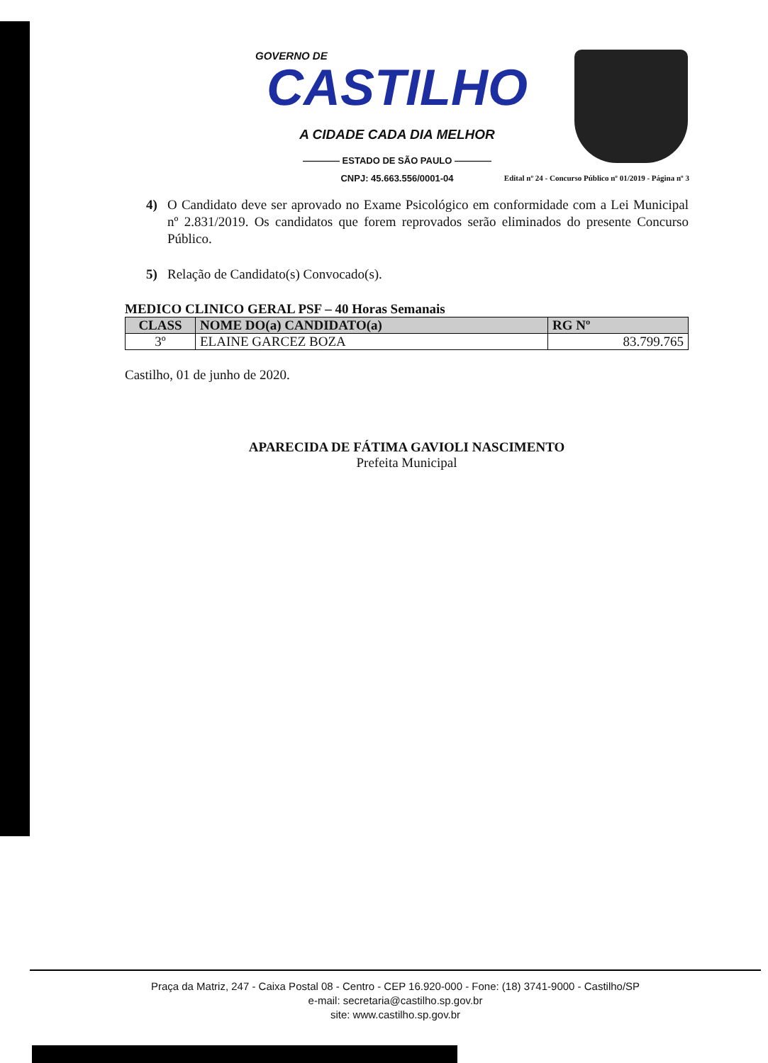GOVERNO DE
CASTILHO
A CIDADE CADA DIA MELHOR
———— ESTADO DE SÃO PAULO ————
CNPJ: 45.663.556/0001-04
Edital nº 24 - Concurso Público nº 01/2019 - Página nº 3
4) O Candidato deve ser aprovado no Exame Psicológico em conformidade com a Lei Municipal nº 2.831/2019. Os candidatos que forem reprovados serão eliminados do presente Concurso Público.
5) Relação de Candidato(s) Convocado(s).
MEDICO CLINICO GERAL PSF – 40 Horas Semanais
| CLASS | NOME DO(a) CANDIDATO(a) | RG Nº |
| --- | --- | --- |
| 3º | ELAINE GARCEZ BOZA | 83.799.765 |
Castilho, 01 de junho de 2020.
APARECIDA DE FÁTIMA GAVIOLI NASCIMENTO
Prefeita Municipal
Praça da Matriz, 247 - Caixa Postal 08 - Centro - CEP 16.920-000 - Fone: (18) 3741-9000 - Castilho/SP
e-mail: secretaria@castilho.sp.gov.br
site: www.castilho.sp.gov.br